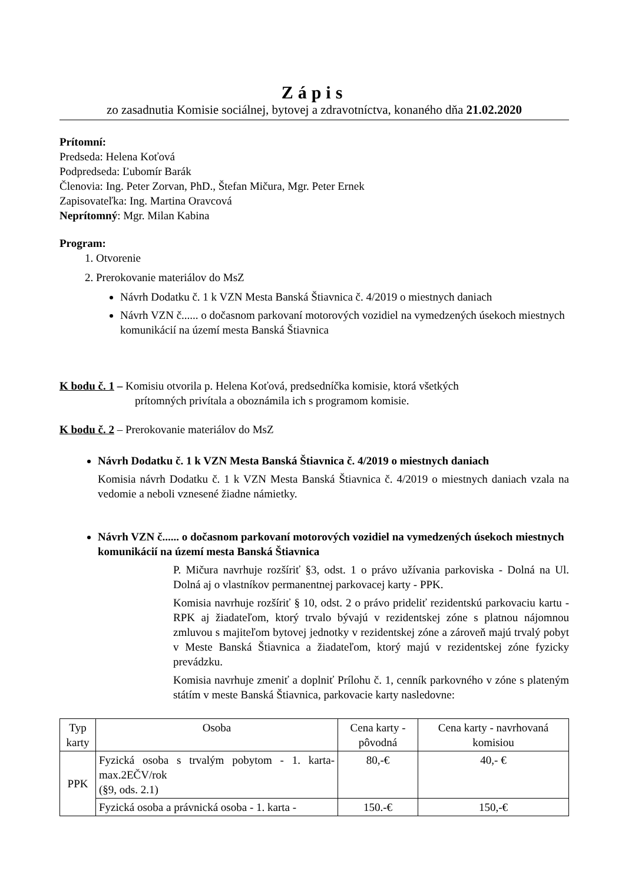Zápis
zo zasadnutia Komisie sociálnej, bytovej a zdravotníctva, konaného dňa 21.02.2020
Prítomní:
Predseda: Helena Koťová
Podpredseda: Ľubomír Barák
Členovia: Ing. Peter Zorvan, PhD., Štefan Mičura, Mgr. Peter Ernek
Zapisovateľka: Ing. Martina Oravcová
Neprítomný: Mgr. Milan Kabina
Program:
1. Otvorenie
2. Prerokovanie materiálov do MsZ
Návrh Dodatku č. 1 k VZN Mesta Banská Štiavnica č. 4/2019 o miestnych daniach
Návrh VZN č...... o dočasnom parkovaní motorových vozidiel na vymedzených úsekoch miestnych komunikácií na území mesta Banská Štiavnica
K bodu č. 1 – Komisiu otvorila p. Helena Koťová, predsedníčka komisie, ktorá všetkých
prítomných privítala a oboznámila ich s programom komisie.
K bodu č. 2 – Prerokovanie materiálov do MsZ
Návrh Dodatku č. 1 k VZN Mesta Banská Štiavnica č. 4/2019 o miestnych daniach
Komisia návrh Dodatku č. 1 k VZN Mesta Banská Štiavnica č. 4/2019 o miestnych daniach vzala na vedomie a neboli vznesené žiadne námietky.
Návrh VZN č...... o dočasnom parkovaní motorových vozidiel na vymedzených úsekoch miestnych komunikácií na území mesta Banská Štiavnica
P. Mičura navrhuje rozšíriť §3, odst. 1 o právo užívania parkoviska - Dolná na Ul. Dolná aj o vlastníkov permanentnej parkovacej karty - PPK.
Komisia navrhuje rozšíriť § 10, odst. 2 o právo prideliť rezidentskú parkovaciu kartu - RPK aj žiadateľom, ktorý trvalo bývajú v rezidentskej zóne s platnou nájomnou zmluvou s majiteľom bytovej jednotky v rezidentskej zóne a zároveň majú trvalý pobyt v Meste Banská Štiavnica a žiadateľom, ktorý majú v rezidentskej zóne fyzicky prevádzku.
Komisia navrhuje zmeniť a doplniť Prílohu č. 1, cenník parkovného v zóne s plateným státím v meste Banská Štiavnica, parkovacie karty nasledovne:
| Typ karty | Osoba | Cena karty - pôvodná | Cena karty - navrhovaná komisiou |
| --- | --- | --- | --- |
| PPK | Fyzická osoba s trvalým pobytom - 1. karta- max.2EČV/rok (§9, ods. 2.1) | 80,-€ | 40,- € |
| | Fyzická osoba a právnická osoba - 1. karta - | 150.-€ | 150,-€ |